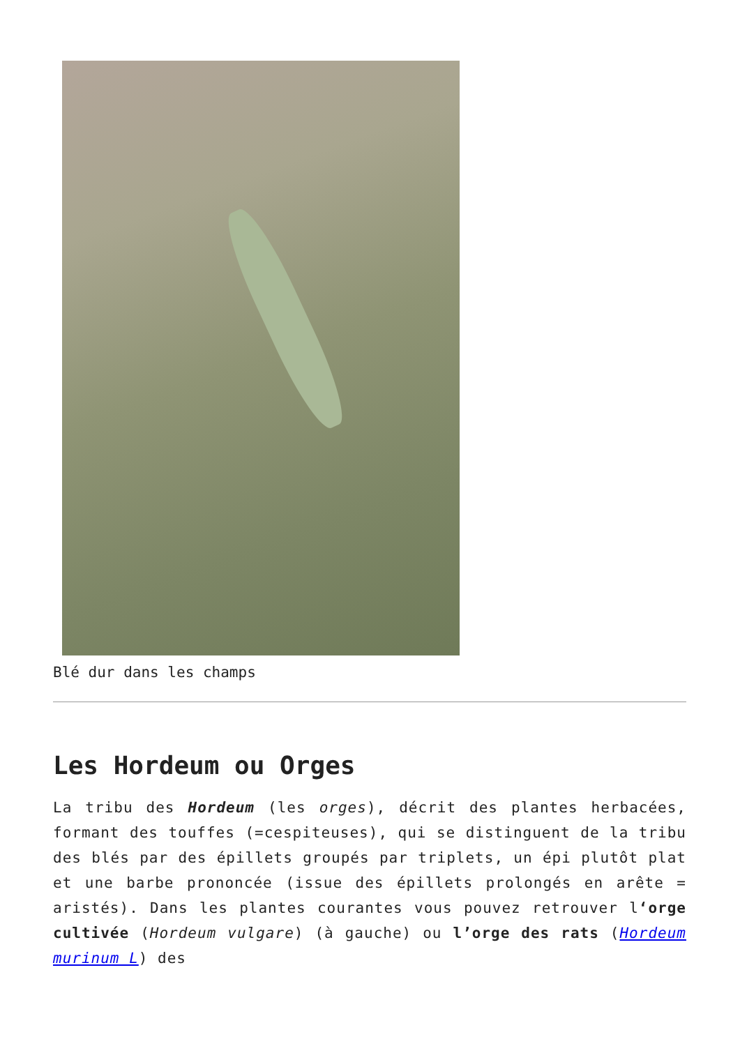Blé dur dans les champs
Les Hordeum ou Orges
La tribu des Hordeum (les orges), décrit des plantes herbacées, formant des touffes (=cespiteuses), qui se distinguent de la tribu des blés par des épillets groupés par triplets, un épi plutôt plat et une barbe prononcée (issue des épillets prolongés en arête = aristés). Dans les plantes courantes vous pouvez retrouver l‘orge cultivée (Hordeum vulgare) (à gauche) ou l’orge des rats (Hordeum murinum L) des